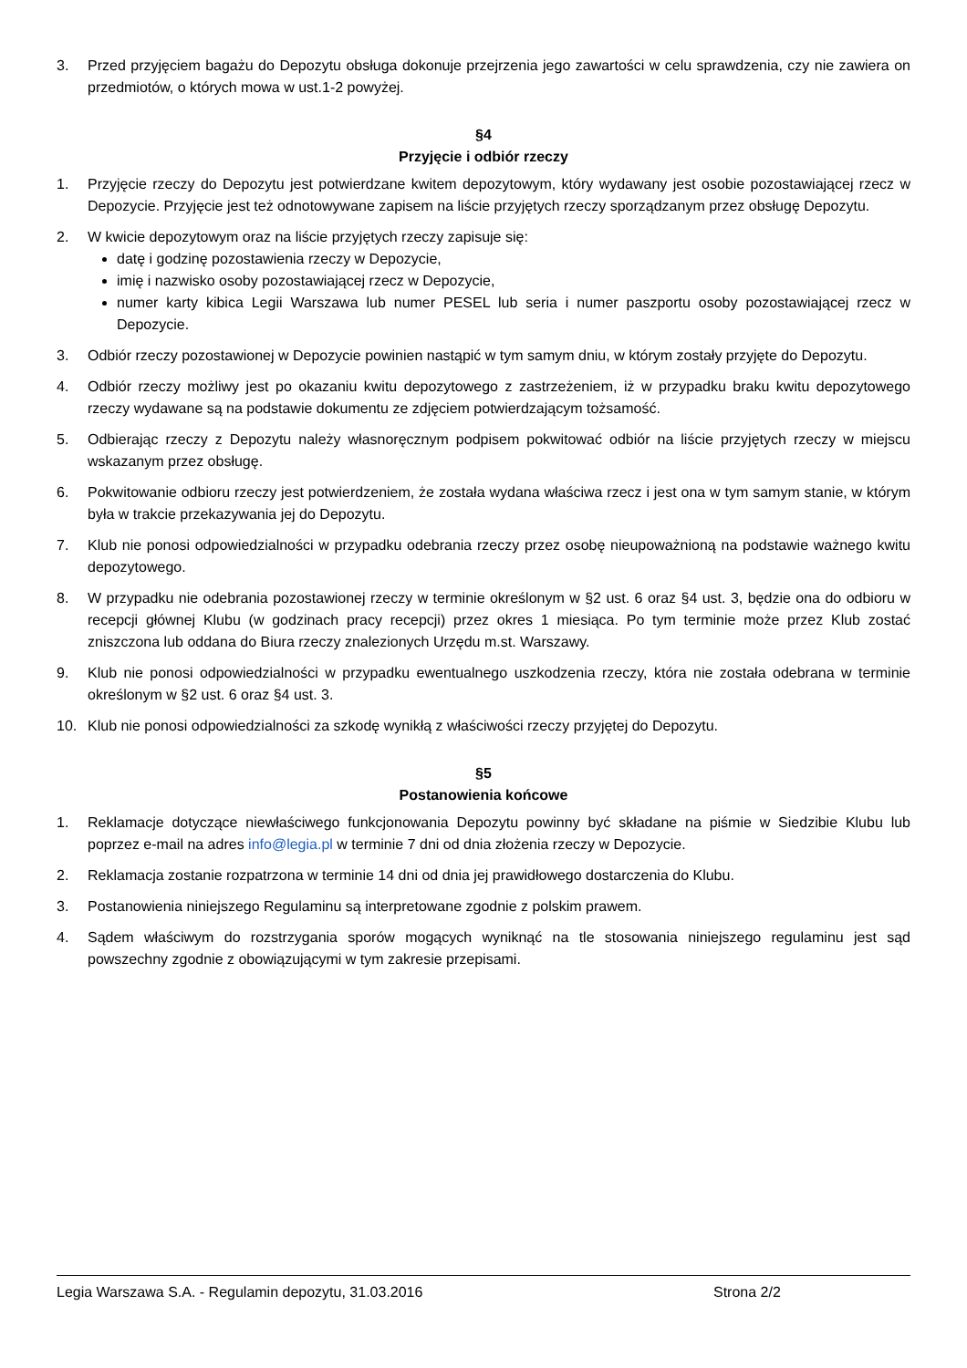3. Przed przyjęciem bagażu do Depozytu obsługa dokonuje przejrzenia jego zawartości w celu sprawdzenia, czy nie zawiera on przedmiotów, o których mowa w ust.1-2 powyżej.
§4
Przyjęcie i odbiór rzeczy
1. Przyjęcie rzeczy do Depozytu jest potwierdzane kwitem depozytowym, który wydawany jest osobie pozostawiającej rzecz w Depozycie. Przyjęcie jest też odnotowywane zapisem na liście przyjętych rzeczy sporządzanym przez obsługę Depozytu.
2. W kwicie depozytowym oraz na liście przyjętych rzeczy zapisuje się:
datę i godzinę pozostawienia rzeczy w Depozycie,
imię i nazwisko osoby pozostawiającej rzecz w Depozycie,
numer karty kibica Legii Warszawa lub numer PESEL lub seria i numer paszportu osoby pozostawiającej rzecz w Depozycie.
3. Odbiór rzeczy pozostawionej w Depozycie powinien nastąpić w tym samym dniu, w którym zostały przyjęte do Depozytu.
4. Odbiór rzeczy możliwy jest po okazaniu kwitu depozytowego z zastrzeżeniem, iż w przypadku braku kwitu depozytowego rzeczy wydawane są na podstawie dokumentu ze zdjęciem potwierdzającym tożsamość.
5. Odbierając rzeczy z Depozytu należy własnoręcznym podpisem pokwitować odbiór na liście przyjętych rzeczy w miejscu wskazanym przez obsługę.
6. Pokwitowanie odbioru rzeczy jest potwierdzeniem, że została wydana właściwa rzecz i jest ona w tym samym stanie, w którym była w trakcie przekazywania jej do Depozytu.
7. Klub nie ponosi odpowiedzialności w przypadku odebrania rzeczy przez osobę nieupoważnioną na podstawie ważnego kwitu depozytowego.
8. W przypadku nie odebrania pozostawionej rzeczy w terminie określonym w §2 ust. 6 oraz §4 ust. 3, będzie ona do odbioru w recepcji głównej Klubu (w godzinach pracy recepcji) przez okres 1 miesiąca. Po tym terminie może przez Klub zostać zniszczona lub oddana do Biura rzeczy znalezionych Urzędu m.st. Warszawy.
9. Klub nie ponosi odpowiedzialności w przypadku ewentualnego uszkodzenia rzeczy, która nie została odebrana w terminie określonym w §2 ust. 6 oraz §4 ust. 3.
10. Klub nie ponosi odpowiedzialności za szkodę wynikłą z właściwości rzeczy przyjętej do Depozytu.
§5
Postanowienia końcowe
1. Reklamacje dotyczące niewłaściwego funkcjonowania Depozytu powinny być składane na piśmie w Siedzibie Klubu lub poprzez e-mail na adres info@legia.pl w terminie 7 dni od dnia złożenia rzeczy w Depozycie.
2. Reklamacja zostanie rozpatrzona w terminie 14 dni od dnia jej prawidłowego dostarczenia do Klubu.
3. Postanowienia niniejszego Regulaminu są interpretowane zgodnie z polskim prawem.
4. Sądem właściwym do rozstrzygania sporów mogących wyniknąć na tle stosowania niniejszego regulaminu jest sąd powszechny zgodnie z obowiązującymi w tym zakresie przepisami.
Legia Warszawa S.A. - Regulamin depozytu, 31.03.2016 Strona 2/2